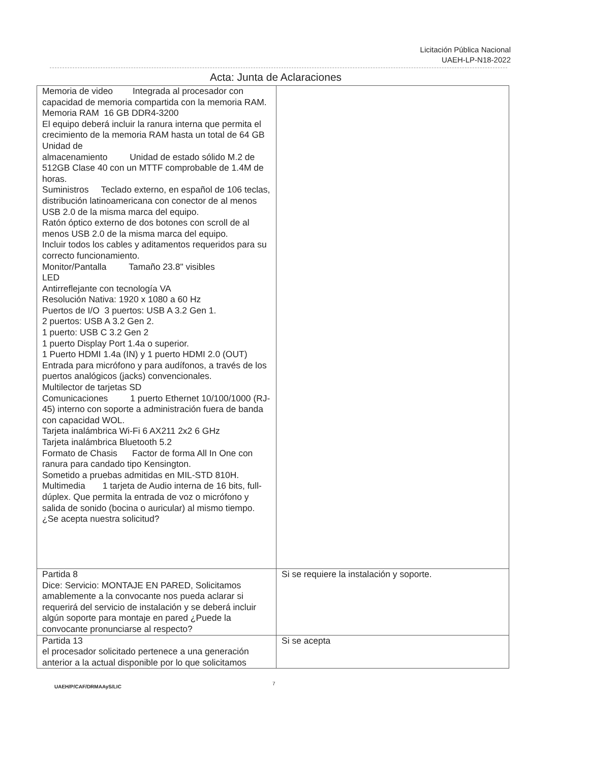Licitación Pública Nacional
UAEH-LP-N18-2022
Acta: Junta de Aclaraciones
| Memoria de video Integrada al procesador con capacidad de memoria compartida con la memoria RAM. Memoria RAM 16 GB DDR4-3200 El equipo deberá incluir la ranura interna que permita el crecimiento de la memoria RAM hasta un total de 64 GB Unidad de almacenamiento Unidad de estado sólido M.2 de 512GB Clase 40 con un MTTF comprobable de 1.4M de horas. Suministros Teclado externo, en español de 106 teclas, distribución latinoamericana con conector de al menos USB 2.0 de la misma marca del equipo. Ratón óptico externo de dos botones con scroll de al menos USB 2.0 de la misma marca del equipo. Incluir todos los cables y aditamentos requeridos para su correcto funcionamiento. Monitor/Pantalla Tamaño 23.8" visibles LED Antirreflejante con tecnología VA Resolución Nativa: 1920 x 1080 a 60 Hz Puertos de I/O 3 puertos: USB A 3.2 Gen 1. 2 puertos: USB A 3.2 Gen 2. 1 puerto: USB C 3.2 Gen 2 1 puerto Display Port 1.4a o superior. 1 Puerto HDMI 1.4a (IN) y 1 puerto HDMI 2.0 (OUT) Entrada para micrófono y para audífonos, a través de los puertos analógicos (jacks) convencionales. Multilector de tarjetas SD Comunicaciones 1 puerto Ethernet 10/100/1000 (RJ-45) interno con soporte a administración fuera de banda con capacidad WOL. Tarjeta inalámbrica Wi-Fi 6 AX211 2x2 6 GHz Tarjeta inalámbrica Bluetooth 5.2 Formato de Chasis Factor de forma All In One con ranura para candado tipo Kensington. Sometido a pruebas admitidas en MIL-STD 810H. Multimedia 1 tarjeta de Audio interna de 16 bits, full-dúplex. Que permita la entrada de voz o micrófono y salida de sonido (bocina o auricular) al mismo tiempo. ¿Se acepta nuestra solicitud? | |
| Partida 8 Dice: Servicio: MONTAJE EN PARED, Solicitamos amablemente a la convocante nos pueda aclarar si requerirá del servicio de instalación y se deberá incluir algún soporte para montaje en pared ¿Puede la convocante pronunciarse al respecto? | Si se requiere la instalación y soporte. |
| Partida 13 el procesador solicitado pertenece a una generación anterior a la actual disponible por lo que solicitamos | Si se acepta |
UAEH/P/CAF/DRMAAyS/LIC
7